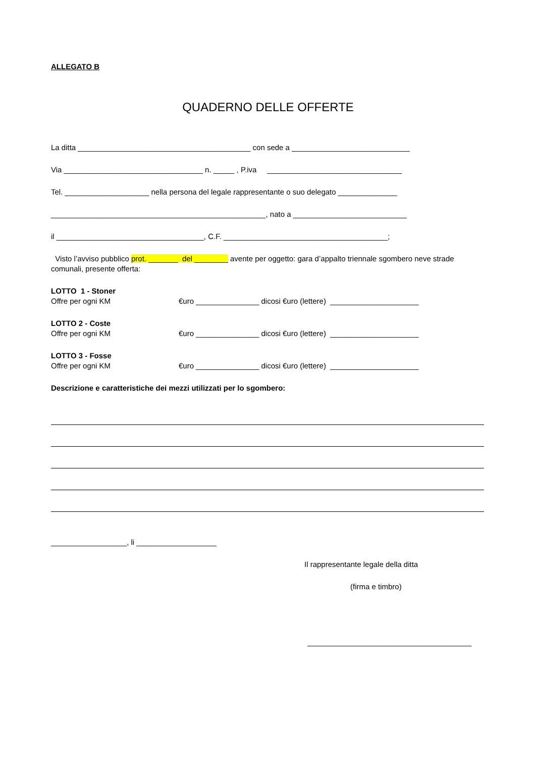ALLEGATO B
QUADERNO DELLE OFFERTE
La ditta _________________________________________ con sede a ____________________________
Via _________________________________ n. _____ , P.iva ________________________________
Tel. ____________________ nella persona del legale rappresentante o suo delegato ______________
___________________________________________________, nato a ___________________________
il ___________________________________, C.F. _______________________________________;
Visto l’avviso pubblico prot. _______ del ________ avente per oggetto: gara d’appalto triennale sgombero neve strade comunali, presente offerta:
LOTTO 1 - Stoner
Offre per ogni KM €uro _______________ dicosi €uro (lettere) _____________________
LOTTO 2 - Coste
Offre per ogni KM €uro _______________ dicosi €uro (lettere) _____________________
LOTTO 3 - Fosse
Offre per ogni KM €uro _______________ dicosi €uro (lettere) _____________________
Descrizione e caratteristiche dei mezzi utilizzati per lo sgombero:
__________________, li ___________________
Il rappresentante legale della ditta
(firma e timbro)
_______________________________________